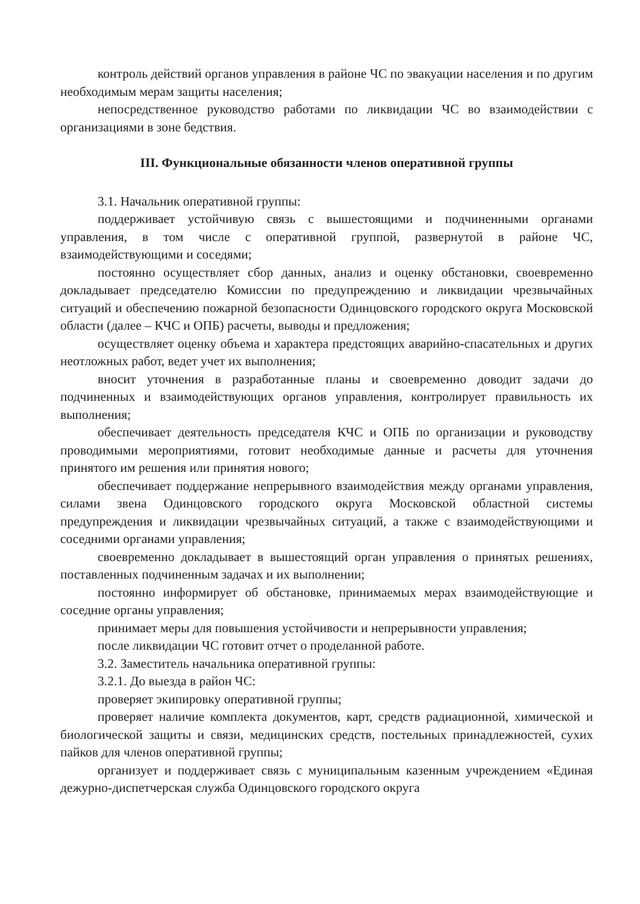контроль действий органов управления в районе ЧС по эвакуации населения и по другим необходимым мерам защиты населения;
непосредственное руководство работами по ликвидации ЧС во взаимодействии с организациями в зоне бедствия.
III. Функциональные обязанности членов оперативной группы
3.1. Начальник оперативной группы:
поддерживает устойчивую связь с вышестоящими и подчиненными органами управления, в том числе с оперативной группой, развернутой в районе ЧС, взаимодействующими и соседями;
постоянно осуществляет сбор данных, анализ и оценку обстановки, своевременно докладывает председателю Комиссии по предупреждению и ликвидации чрезвычайных ситуаций и обеспечению пожарной безопасности Одинцовского городского округа Московской области (далее – КЧС и ОПБ) расчеты, выводы и предложения;
осуществляет оценку объема и характера предстоящих аварийно-спасательных и других неотложных работ, ведет учет их выполнения;
вносит уточнения в разработанные планы и своевременно доводит задачи до подчиненных и взаимодействующих органов управления, контролирует правильность их выполнения;
обеспечивает деятельность председателя КЧС и ОПБ по организации и руководству проводимыми мероприятиями, готовит необходимые данные и расчеты для уточнения принятого им решения или принятия нового;
обеспечивает поддержание непрерывного взаимодействия между органами управления, силами звена Одинцовского городского округа Московской областной системы предупреждения и ликвидации чрезвычайных ситуаций, а также с взаимодействующими и соседними органами управления;
своевременно докладывает в вышестоящий орган управления о принятых решениях, поставленных подчиненным задачах и их выполнении;
постоянно информирует об обстановке, принимаемых мерах взаимодействующие и соседние органы управления;
принимает меры для повышения устойчивости и непрерывности управления;
после ликвидации ЧС готовит отчет о проделанной работе.
3.2. Заместитель начальника оперативной группы:
3.2.1. До выезда в район ЧС:
проверяет экипировку оперативной группы;
проверяет наличие комплекта документов, карт, средств радиационной, химической и биологической защиты и связи, медицинских средств, постельных принадлежностей, сухих пайков для членов оперативной группы;
организует и поддерживает связь с муниципальным казенным учреждением «Единая дежурно-диспетчерская служба Одинцовского городского округа